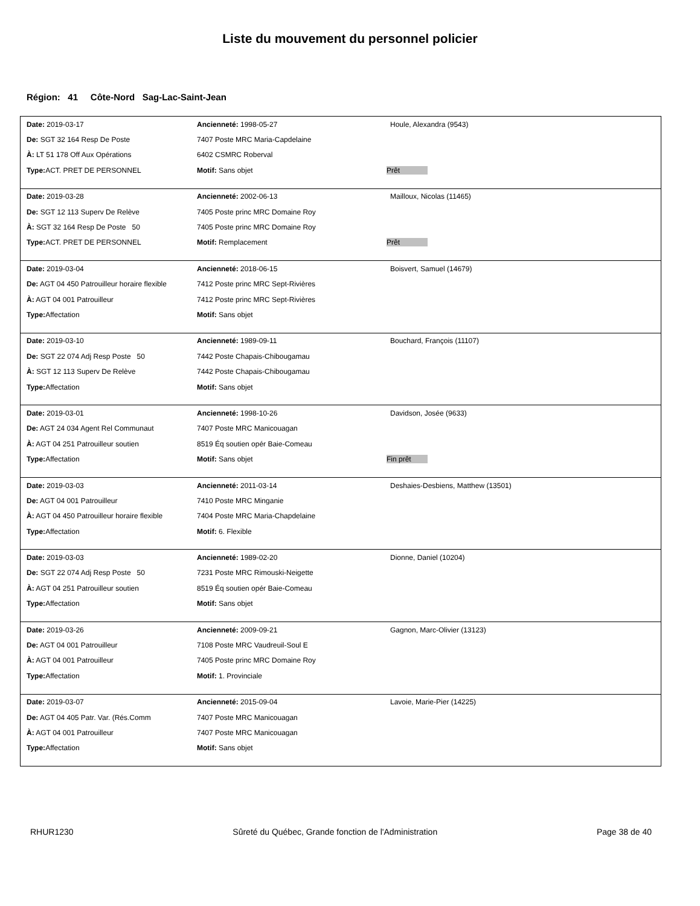Liste du mouvement du personnel policier
Région: 41 Côte-Nord Sag-Lac-Saint-Jean
| Date: 2019-03-17 | Ancienneté: 1998-05-27 | Houle, Alexandra (9543) |
| De: SGT 32 164 Resp De Poste | 7407 Poste MRC Maria-Capdelaine | |
| À: LT 51 178 Off Aux Opérations | 6402 CSMRC Roberval | |
| Type: ACT. PRET DE PERSONNEL | Motif: Sans objet | Prêt |
| Date: 2019-03-28 | Ancienneté: 2002-06-13 | Mailloux, Nicolas (11465) |
| De: SGT 12 113 Superv De Relève | 7405 Poste princ MRC Domaine Roy | |
| À: SGT 32 164 Resp De Poste 50 | 7405 Poste princ MRC Domaine Roy | |
| Type: ACT. PRET DE PERSONNEL | Motif: Remplacement | Prêt |
| Date: 2019-03-04 | Ancienneté: 2018-06-15 | Boisvert, Samuel (14679) |
| De: AGT 04 450 Patrouilleur horaire flexible | 7412 Poste princ MRC Sept-Rivières | |
| À: AGT 04 001 Patrouilleur | 7412 Poste princ MRC Sept-Rivières | |
| Type: Affectation | Motif: Sans objet | |
| Date: 2019-03-10 | Ancienneté: 1989-09-11 | Bouchard, François (11107) |
| De: SGT 22 074 Adj Resp Poste 50 | 7442 Poste Chapais-Chibougamau | |
| À: SGT 12 113 Superv De Relève | 7442 Poste Chapais-Chibougamau | |
| Type: Affectation | Motif: Sans objet | |
| Date: 2019-03-01 | Ancienneté: 1998-10-26 | Davidson, Josée (9633) |
| De: AGT 24 034 Agent Rel Communaut | 7407 Poste MRC Manicouagan | |
| À: AGT 04 251 Patrouilleur soutien | 8519 Éq soutien opér Baie-Comeau | |
| Type: Affectation | Motif: Sans objet | Fin prêt |
| Date: 2019-03-03 | Ancienneté: 2011-03-14 | Deshaies-Desbiens, Matthew (13501) |
| De: AGT 04 001 Patrouilleur | 7410 Poste MRC Minganie | |
| À: AGT 04 450 Patrouilleur horaire flexible | 7404 Poste MRC Maria-Chapdelaine | |
| Type: Affectation | Motif: 6. Flexible | |
| Date: 2019-03-03 | Ancienneté: 1989-02-20 | Dionne, Daniel (10204) |
| De: SGT 22 074 Adj Resp Poste 50 | 7231 Poste MRC Rimouski-Neigette | |
| À: AGT 04 251 Patrouilleur soutien | 8519 Éq soutien opér Baie-Comeau | |
| Type: Affectation | Motif: Sans objet | |
| Date: 2019-03-26 | Ancienneté: 2009-09-21 | Gagnon, Marc-Olivier (13123) |
| De: AGT 04 001 Patrouilleur | 7108 Poste MRC Vaudreuil-Soul E | |
| À: AGT 04 001 Patrouilleur | 7405 Poste princ MRC Domaine Roy | |
| Type: Affectation | Motif: 1. Provinciale | |
| Date: 2019-03-07 | Ancienneté: 2015-09-04 | Lavoie, Marie-Pier (14225) |
| De: AGT 04 405 Patr. Var. (Rés.Comm | 7407 Poste MRC Manicouagan | |
| À: AGT 04 001 Patrouilleur | 7407 Poste MRC Manicouagan | |
| Type: Affectation | Motif: Sans objet | |
RHUR1230 Sûreté du Québec, Grande fonction de l'Administration Page 38 de 40